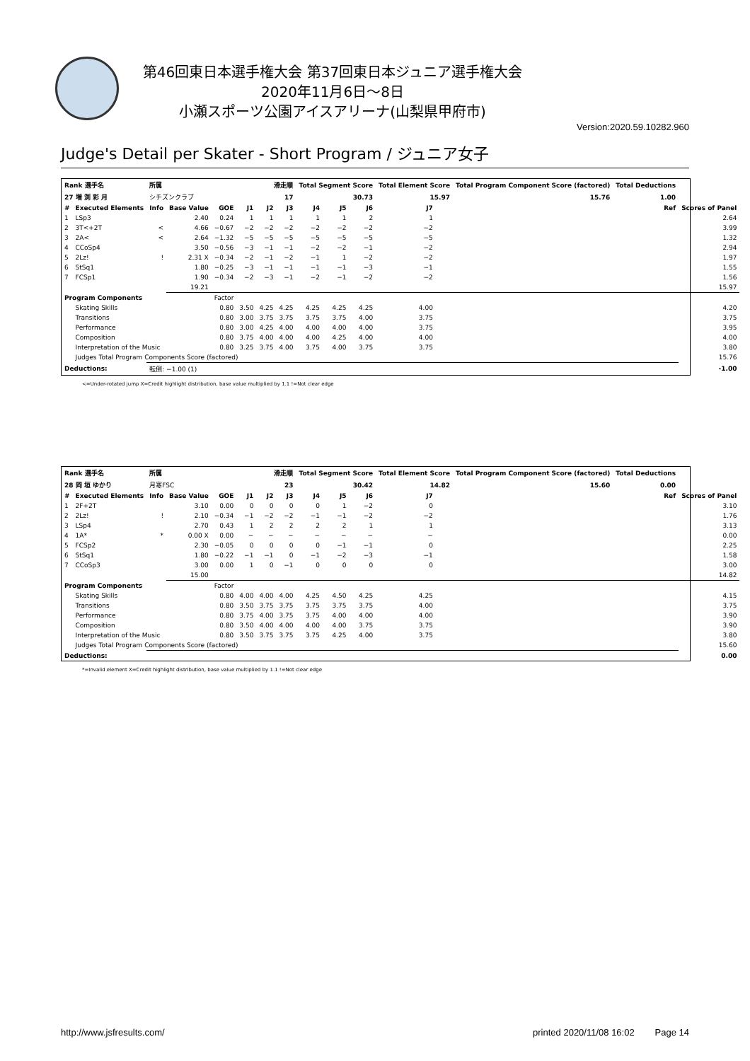第46回東日本選手権大会 第37回東日本ジュニア選手権大会
2020年11月6日～8日
小瀬スポーツ公園アイスアリーナ(山梨県甲府市)
Version:2020.59.10282.960
Judge's Detail per Skater - Short Program / ジュニア女子
| Rank 選手名 | | 所属 | | | 滑走順 | | | Total Segment Score | | | Total Element Score | | Total Program Component Score (factored) | | | Total Deductions | | |
| --- | --- | --- | --- | --- | --- | --- | --- | --- | --- | --- | --- | --- | --- | --- | --- | --- | --- | --- |
| 27 増 渕 彩 月 | | シチズンクラブ | | | 17 | | | 30.73 | | | 15.97 | | 15.76 | | | 1.00 | | |
| # | Executed Elements | Info | Base Value | GOE | J1 | J2 | J3 | J4 | J5 | J6 | J7 | | | | | | Ref | Scores of Panel |
| 1 | LSp3 | | 2.40 | 0.24 | 1 | 1 | 1 | 1 | 1 | 2 | 1 | | | | | | | 2.64 |
| 2 | 3T<+2T | < | 4.66 | −0.67 | −2 | −2 | −2 | −2 | −2 | −2 | −2 | | | | | | | 3.99 |
| 3 | 2A< | < | 2.64 | −1.32 | −5 | −5 | −5 | −5 | −5 | −5 | −5 | | | | | | | 1.32 |
| 4 | CCoSp4 | | 3.50 | −0.56 | −3 | −1 | −1 | −2 | −2 | −1 | −2 | | | | | | | 2.94 |
| 5 | 2Lz! | ! | 2.31 X | −0.34 | −2 | −1 | −2 | −1 | 1 | −2 | −2 | | | | | | | 1.97 |
| 6 | StSq1 | | 1.80 | −0.25 | −3 | −1 | −1 | −1 | −1 | −3 | −1 | | | | | | | 1.55 |
| 7 | FCSp1 | | 1.90 | −0.34 | −2 | −3 | −1 | −2 | −1 | −2 | −2 | | | | | | | 1.56 |
| | | | 19.21 | | | | | | | | | | | | | | | 15.97 |
| Program Components | | | | Factor | | | | | | | | | | | | | | |
| | Skating Skills | | | 0.80 | 3.50 | 4.25 | 4.25 | 4.25 | 4.25 | 4.25 | 4.00 | | | | | | | 4.20 |
| | Transitions | | | 0.80 | 3.00 | 3.75 | 3.75 | 3.75 | 3.75 | 4.00 | 3.75 | | | | | | | 3.75 |
| | Performance | | | 0.80 | 3.00 | 4.25 | 4.00 | 4.00 | 4.00 | 4.00 | 3.75 | | | | | | | 3.95 |
| | Composition | | | 0.80 | 3.75 | 4.00 | 4.00 | 4.00 | 4.25 | 4.00 | 4.00 | | | | | | | 4.00 |
| | Interpretation of the Music | | | 0.80 | 3.25 | 3.75 | 4.00 | 3.75 | 4.00 | 3.75 | 3.75 | | | | | | | 3.80 |
| | Judges Total Program Components Score (factored) | | | | | | | | | | | | | | | | | 15.76 |
| Deductions: | | 転倒: −1.00 (1) | | | | | | | | | | | | | | | | -1.00 |
<=Under-rotated jump X=Credit highlight distribution, base value multiplied by 1.1 !=Not clear edge
| Rank 選手名 | | 所属 | | | 滑走順 | | | Total Segment Score | | | Total Element Score | | Total Program Component Score (factored) | | | Total Deductions | | |
| --- | --- | --- | --- | --- | --- | --- | --- | --- | --- | --- | --- | --- | --- | --- | --- | --- | --- | --- |
| 28 岡 垣 ゆかり | | 月寒FSC | | | 23 | | | 30.42 | | | 14.82 | | 15.60 | | | 0.00 | | |
| # | Executed Elements | Info | Base Value | GOE | J1 | J2 | J3 | J4 | J5 | J6 | J7 | | | | | | Ref | Scores of Panel |
| 1 | 2F+2T | | 3.10 | 0.00 | 0 | 0 | 0 | 0 | 1 | −2 | 0 | | | | | | | 3.10 |
| 2 | 2Lz! | ! | 2.10 | −0.34 | −1 | −2 | −2 | −1 | −1 | −2 | −2 | | | | | | | 1.76 |
| 3 | LSp4 | | 2.70 | 0.43 | 1 | 2 | 2 | 2 | 2 | 1 | 1 | | | | | | | 3.13 |
| 4 | 1A* | * | 0.00 X | 0.00 | − | − | − | − | − | − | − | | | | | | | 0.00 |
| 5 | FCSp2 | | 2.30 | −0.05 | 0 | 0 | 0 | 0 | −1 | −1 | 0 | | | | | | | 2.25 |
| 6 | StSq1 | | 1.80 | −0.22 | −1 | −1 | 0 | −1 | −2 | −3 | −1 | | | | | | | 1.58 |
| 7 | CCoSp3 | | 3.00 | 0.00 | 1 | 0 | −1 | 0 | 0 | 0 | 0 | | | | | | | 3.00 |
| | | | 15.00 | | | | | | | | | | | | | | | 14.82 |
| Program Components | | | | Factor | | | | | | | | | | | | | | |
| | Skating Skills | | | 0.80 | 4.00 | 4.00 | 4.00 | 4.25 | 4.50 | 4.25 | 4.25 | | | | | | | 4.15 |
| | Transitions | | | 0.80 | 3.50 | 3.75 | 3.75 | 3.75 | 3.75 | 3.75 | 4.00 | | | | | | | 3.75 |
| | Performance | | | 0.80 | 3.75 | 4.00 | 3.75 | 3.75 | 4.00 | 4.00 | 4.00 | | | | | | | 3.90 |
| | Composition | | | 0.80 | 3.50 | 4.00 | 4.00 | 4.00 | 4.00 | 3.75 | 3.75 | | | | | | | 3.90 |
| | Interpretation of the Music | | | 0.80 | 3.50 | 3.75 | 3.75 | 3.75 | 4.25 | 4.00 | 3.75 | | | | | | | 3.80 |
| | Judges Total Program Components Score (factored) | | | | | | | | | | | | | | | | | 15.60 |
| Deductions: | | | | | | | | | | | | | | | | | | 0.00 |
*=Invalid element X=Credit highlight distribution, base value multiplied by 1.1 !=Not clear edge
http://www.jsfresults.com/ printed 2020/11/08 16:02 Page 14